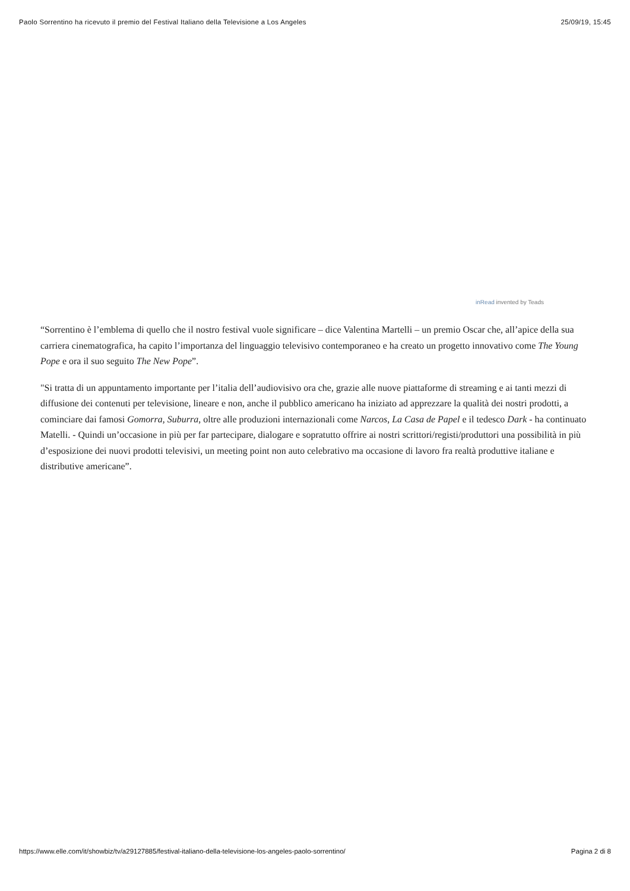Paolo Sorrentino ha ricevuto il premio del Festival Italiano della Televisione a Los Angeles 25/09/19, 15:45
inRead invented by Teads
“Sorrentino è l’emblema di quello che il nostro festival vuole significare – dice Valentina Martelli – un premio Oscar che, all’apice della sua carriera cinematografica, ha capito l’importanza del linguaggio televisivo contemporaneo e ha creato un progetto innovativo come The Young Pope e ora il suo seguito The New Pope”.
"Si tratta di un appuntamento importante per l’italia dell’audiovisivo ora che, grazie alle nuove piattaforme di streaming e ai tanti mezzi di diffusione dei contenuti per televisione, lineare e non, anche il pubblico americano ha iniziato ad apprezzare la qualità dei nostri prodotti, a cominciare dai famosi Gomorra, Suburra, oltre alle produzioni internazionali come Narcos, La Casa de Papel e il tedesco Dark - ha continuato Matelli. - Quindi un’occasione in più per far partecipare, dialogare e sopratutto offrire ai nostri scrittori/registi/produttori una possibilità in più d’esposizione dei nuovi prodotti televisivi, un meeting point non auto celebrativo ma occasione di lavoro fra realtà produttive italiane e distributive americane”.
https://www.elle.com/it/showbiz/tv/a29127885/festival-italiano-della-televisione-los-angeles-paolo-sorrentino/ Pagina 2 di 8